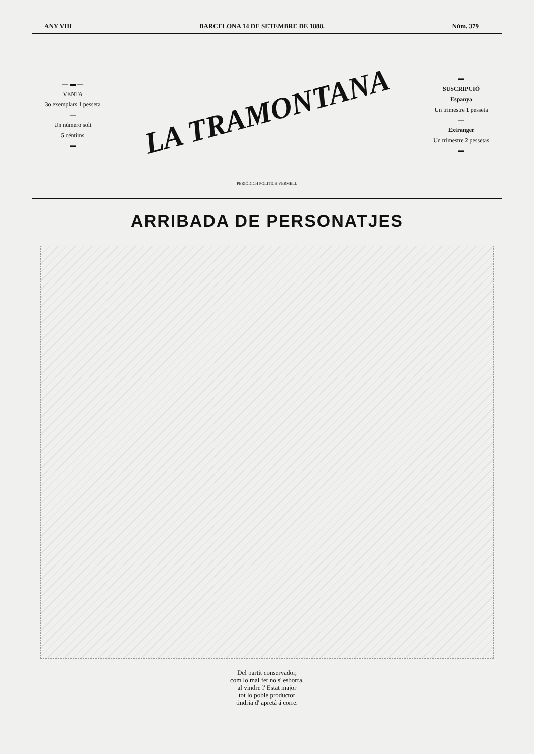ANY VIII BARCELONA 14 DE SETEMBRE DE 1888. Núm. 379
— ▬ —
VENTA
3o exemplars 1 pesseta
—
Un número solt
5 céntims
▬
LA TRAMONTANA
PERIÓDICH POLITICH VERMELL
▬
SUSCRIPCIÓ
Espanya
Un trimestre 1 pesseta
—
Extranger
Un trimestre 2 pessetas
▬
ARRIBADA DE PERSONATJES
Del partit conservador,
com lo mal fet no s' esborra,
al vindre l' Estat major
tot lo poble productor
tindria d' apretá á corre.